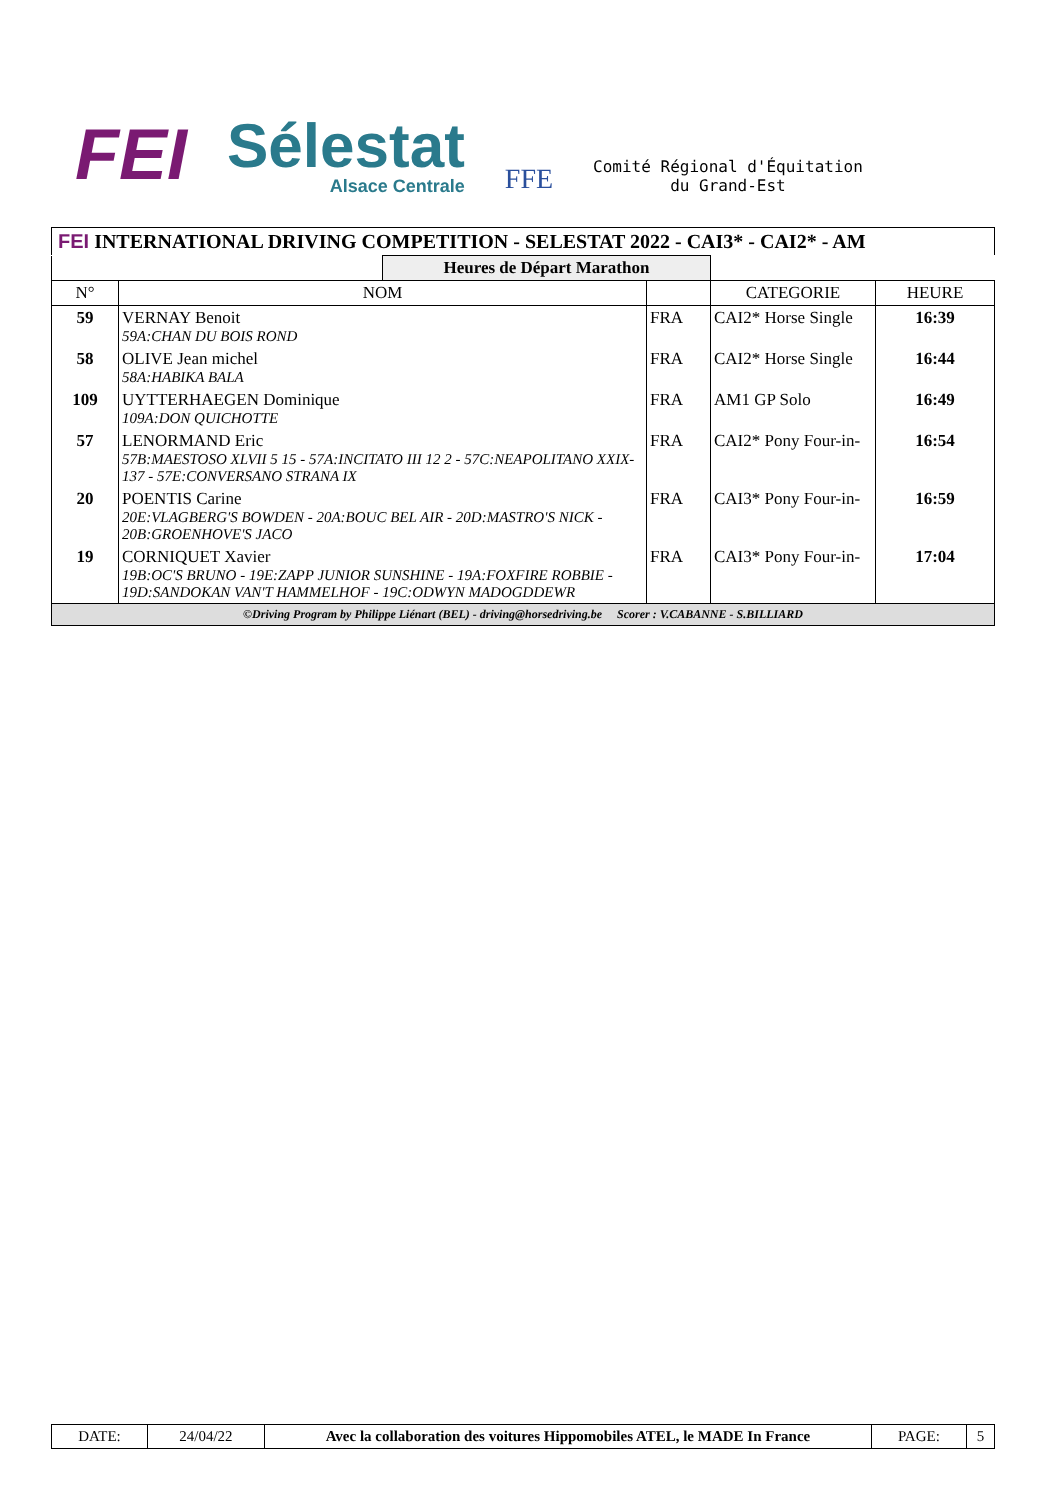FEI
Sélestat
Alsace Centrale
FFE
Comité Régional d'Équitation
du Grand-Est
FEI INTERNATIONAL DRIVING COMPETITION - SELESTAT 2022 - CAI3* - CAI2* - AM
| | | Heures de Départ Marathon | | | |
| N° | NOM | | | CATEGORIE | HEURE |
| 59 | VERNAY Benoit 59A:CHAN DU BOIS ROND | | FRA | CAI2* Horse Single | 16:39 |
| 58 | OLIVE Jean michel 58A:HABIKA BALA | | FRA | CAI2* Horse Single | 16:44 |
| 109 | UYTTERHAEGEN Dominique 109A:DON QUICHOTTE | | FRA | AM1 GP Solo | 16:49 |
| 57 | LENORMAND Eric 57B:MAESTOSO XLVII 5 15 - 57A:INCITATO III 12 2 - 57C:NEAPOLITANO XXIX-137 - 57E:CONVERSANO STRANA IX | | FRA | CAI2* Pony Four-in- | 16:54 |
| 20 | POENTIS Carine 20E:VLAGBERG'S BOWDEN - 20A:BOUC BEL AIR - 20D:MASTRO'S NICK - 20B:GROENHOVE'S JACO | | FRA | CAI3* Pony Four-in- | 16:59 |
| 19 | CORNIQUET Xavier 19B:OC'S BRUNO - 19E:ZAPP JUNIOR SUNSHINE - 19A:FOXFIRE ROBBIE - 19D:SANDOKAN VAN'T HAMMELHOF - 19C:ODWYN MADOGDDEWR | | FRA | CAI3* Pony Four-in- | 17:04 |
| ©Driving Program by Philippe Liénart (BEL) - driving@horsedriving.be Scorer : V.CABANNE - S.BILLIARD | | | | | |
| DATE: | 24/04/22 | Avec la collaboration des voitures Hippomobiles ATEL, le MADE In France | PAGE: | 5 |